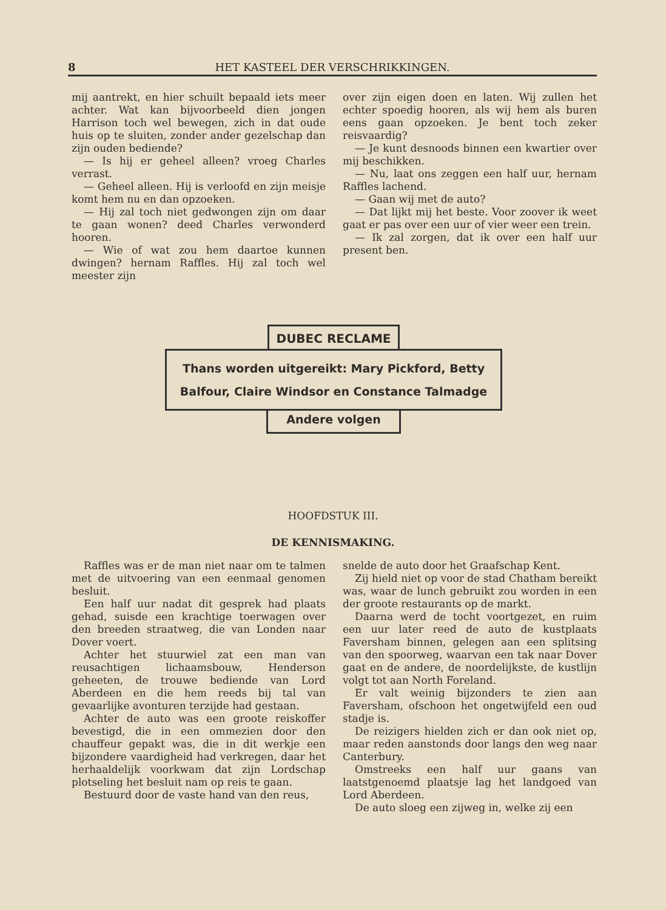8 HET KASTEEL DER VERSCHRIKKINGEN.
mij aantrekt, en hier schuilt bepaald iets meer achter. Wat kan bijvoorbeeld dien jongen Harrison toch wel bewegen, zich in dat oude huis op te sluiten, zonder ander gezelschap dan zijn ouden bediende?
— Is hij er geheel alleen? vroeg Charles verrast.
— Geheel alleen. Hij is verloofd en zijn meisje komt hem nu en dan opzoeken.
— Hij zal toch niet gedwongen zijn om daar te gaan wonen? deed Charles verwonderd hooren.
— Wie of wat zou hem daartoe kunnen dwingen? hernam Raffles. Hij zal toch wel meester zijn
over zijn eigen doen en laten. Wij zullen het echter spoedig hooren, als wij hem als buren eens gaan opzoeken. Je bent toch zeker reisvaardig?
— Je kunt desnoods binnen een kwartier over mij beschikken.
— Nu, laat ons zeggen een half uur, hernam Raffles lachend.
— Gaan wij met de auto?
— Dat lijkt mij het beste. Voor zoover ik weet gaat er pas over een uur of vier weer een trein.
— Ik zal zorgen, dat ik over een half uur present ben.
DUBEC RECLAME
Thans worden uitgereikt: Mary Pickford, Betty Balfour, Claire Windsor en Constance Talmadge
Andere volgen
HOOFDSTUK III.
DE KENNISMAKING.
Raffles was er de man niet naar om te talmen met de uitvoering van een eenmaal genomen besluit.
Een half uur nadat dit gesprek had plaats gehad, suisde een krachtige toerwagen over den breeden straatweg, die van Londen naar Dover voert.
Achter het stuurwiel zat een man van reusachtigen lichaamsbouw, Henderson geheeten, de trouwe bediende van Lord Aberdeen en die hem reeds bij tal van gevaarlijke avonturen terzijde had gestaan.
Achter de auto was een groote reiskoffer bevestigd, die in een ommezien door den chauffeur gepakt was, die in dit werkje een bijzondere vaardigheid had verkregen, daar het herhaaldelijk voorkwam dat zijn Lordschap plotseling het besluit nam op reis te gaan.
Bestuurd door de vaste hand van den reus,
snelde de auto door het Graafschap Kent.
Zij hield niet op voor de stad Chatham bereikt was, waar de lunch gebruikt zou worden in een der groote restaurants op de markt.
Daarna werd de tocht voortgezet, en ruim een uur later reed de auto de kustplaats Faversham binnen, gelegen aan een splitsing van den spoorweg, waarvan een tak naar Dover gaat en de andere, de noordelijkste, de kustlijn volgt tot aan North Foreland.
Er valt weinig bijzonders te zien aan Faversham, ofschoon het ongetwijfeld een oud stadje is.
De reizigers hielden zich er dan ook niet op, maar reden aanstonds door langs den weg naar Canterbury.
Omstreeks een half uur gaans van laatstgenoemd plaatsje lag het landgoed van Lord Aberdeen.
De auto sloeg een zijweg in, welke zij een